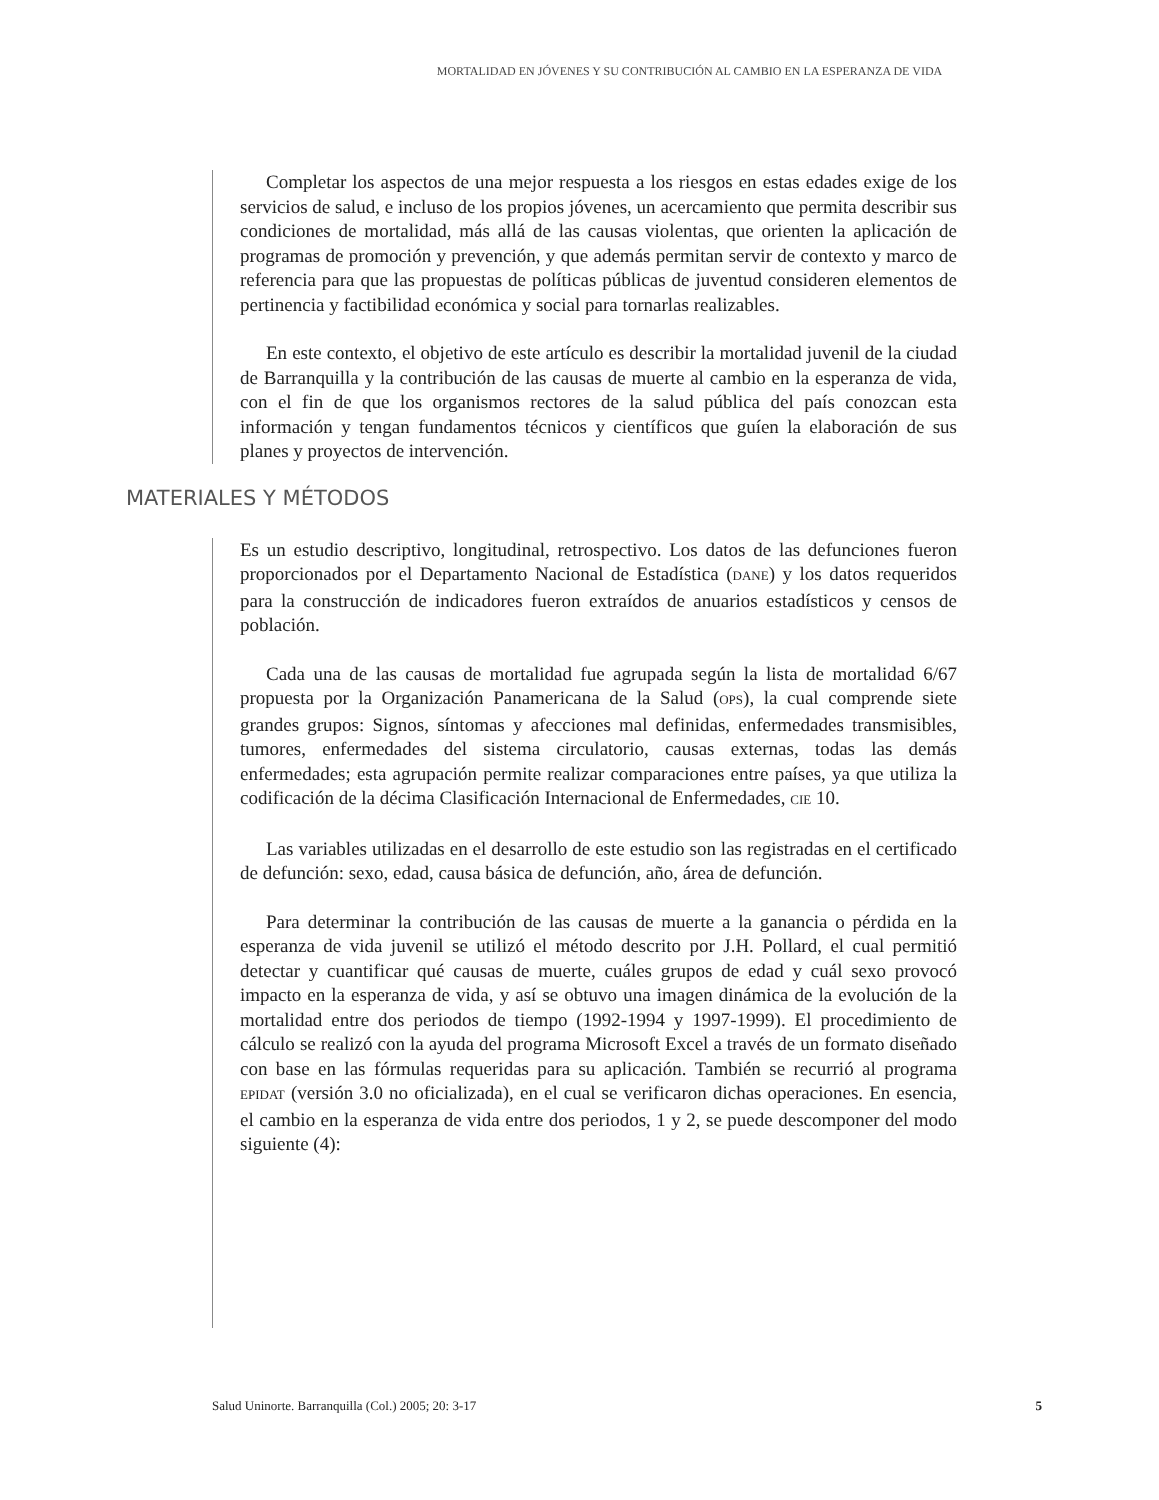MORTALIDAD EN JÓVENES Y SU CONTRIBUCIÓN AL CAMBIO EN LA ESPERANZA DE VIDA
Completar los aspectos de una mejor respuesta a los riesgos en estas edades exige de los servicios de salud, e incluso de los propios jóvenes, un acercamiento que permita describir sus condiciones de mortalidad, más allá de las causas violentas, que orienten la aplicación de programas de promoción y prevención, y que además permitan servir de contexto y marco de referencia para que las propuestas de políticas públicas de juventud consideren elementos de pertinencia y factibilidad económica y social para tornarlas realizables.
En este contexto, el objetivo de este artículo es describir la mortalidad juvenil de la ciudad de Barranquilla y la contribución de las causas de muerte al cambio en la esperanza de vida, con el fin de que los organismos rectores de la salud pública del país conozcan esta información y tengan fundamentos técnicos y científicos que guíen la elaboración de sus planes y proyectos de intervención.
MATERIALES Y MÉTODOS
Es un estudio descriptivo, longitudinal, retrospectivo. Los datos de las defunciones fueron proporcionados por el Departamento Nacional de Estadística (DANE) y los datos requeridos para la construcción de indicadores fueron extraídos de anuarios estadísticos y censos de población.
Cada una de las causas de mortalidad fue agrupada según la lista de mortalidad 6/67 propuesta por la Organización Panamericana de la Salud (OPS), la cual comprende siete grandes grupos: Signos, síntomas y afecciones mal definidas, enfermedades transmisibles, tumores, enfermedades del sistema circulatorio, causas externas, todas las demás enfermedades; esta agrupación permite realizar comparaciones entre países, ya que utiliza la codificación de la décima Clasificación Internacional de Enfermedades, CIE 10.
Las variables utilizadas en el desarrollo de este estudio son las registradas en el certificado de defunción: sexo, edad, causa básica de defunción, año, área de defunción.
Para determinar la contribución de las causas de muerte a la ganancia o pérdida en la esperanza de vida juvenil se utilizó el método descrito por J.H. Pollard, el cual permitió detectar y cuantificar qué causas de muerte, cuáles grupos de edad y cuál sexo provocó impacto en la esperanza de vida, y así se obtuvo una imagen dinámica de la evolución de la mortalidad entre dos periodos de tiempo (1992-1994 y 1997-1999). El procedimiento de cálculo se realizó con la ayuda del programa Microsoft Excel a través de un formato diseñado con base en las fórmulas requeridas para su aplicación. También se recurrió al programa EPIDAT (versión 3.0 no oficializada), en el cual se verificaron dichas operaciones. En esencia, el cambio en la esperanza de vida entre dos periodos, 1 y 2, se puede descomponer del modo siguiente (4):
Salud Uninorte. Barranquilla (Col.) 2005; 20: 3-17 5